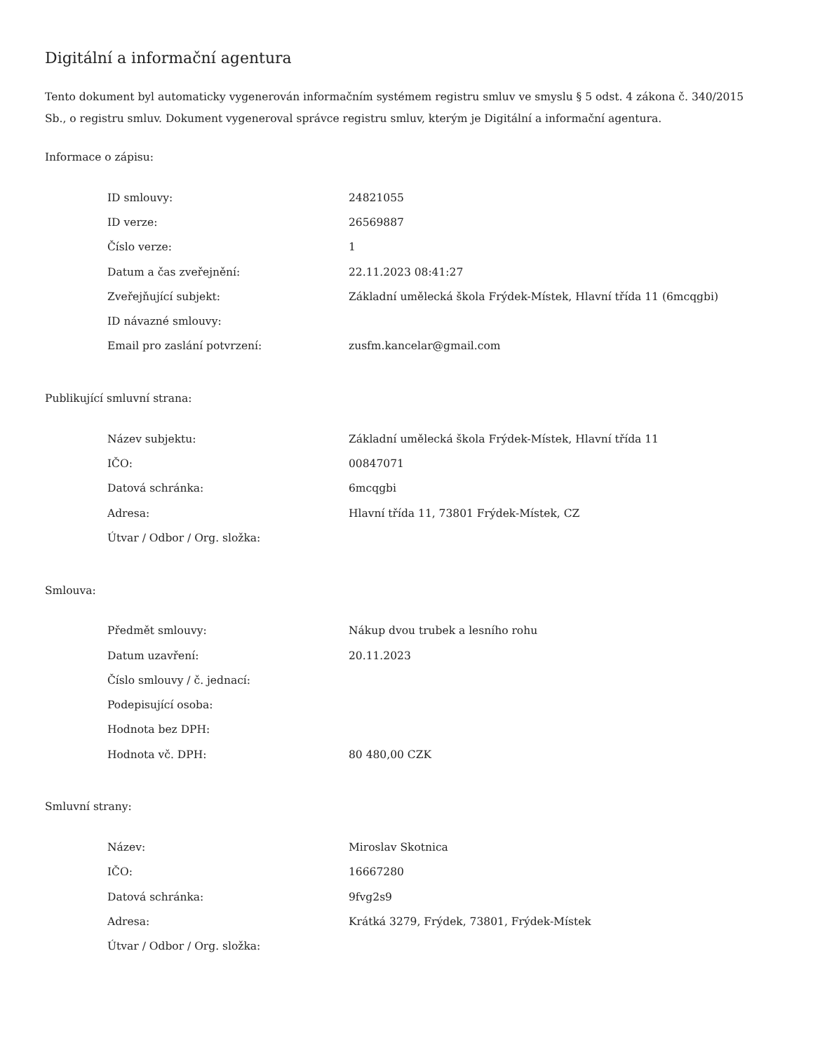Digitální a informační agentura
Tento dokument byl automaticky vygenerován informačním systémem registru smluv ve smyslu § 5 odst. 4 zákona č. 340/2015 Sb., o registru smluv. Dokument vygeneroval správce registru smluv, kterým je Digitální a informační agentura.
Informace o zápisu:
| ID smlouvy: | 24821055 |
| ID verze: | 26569887 |
| Číslo verze: | 1 |
| Datum a čas zveřejnění: | 22.11.2023 08:41:27 |
| Zveřejňující subjekt: | Základní umělecká škola Frýdek-Místek, Hlavní třída 11 (6mcqgbi) |
| ID návazné smlouvy: | |
| Email pro zaslání potvrzení: | zusfm.kancelar@gmail.com |
Publikující smluvní strana:
| Název subjektu: | Základní umělecká škola Frýdek-Místek, Hlavní třída 11 |
| IČO: | 00847071 |
| Datová schránka: | 6mcqgbi |
| Adresa: | Hlavní třída 11, 73801 Frýdek-Místek, CZ |
| Útvar / Odbor / Org. složka: | |
Smlouva:
| Předmět smlouvy: | Nákup dvou trubek a lesního rohu |
| Datum uzavření: | 20.11.2023 |
| Číslo smlouvy / č. jednací: | |
| Podepisující osoba: | |
| Hodnota bez DPH: | |
| Hodnota vč. DPH: | 80 480,00 CZK |
Smluvní strany:
| Název: | Miroslav Skotnica |
| IČO: | 16667280 |
| Datová schránka: | 9fvg2s9 |
| Adresa: | Krátká 3279, Frýdek, 73801, Frýdek-Místek |
| Útvar / Odbor / Org. složka: | |